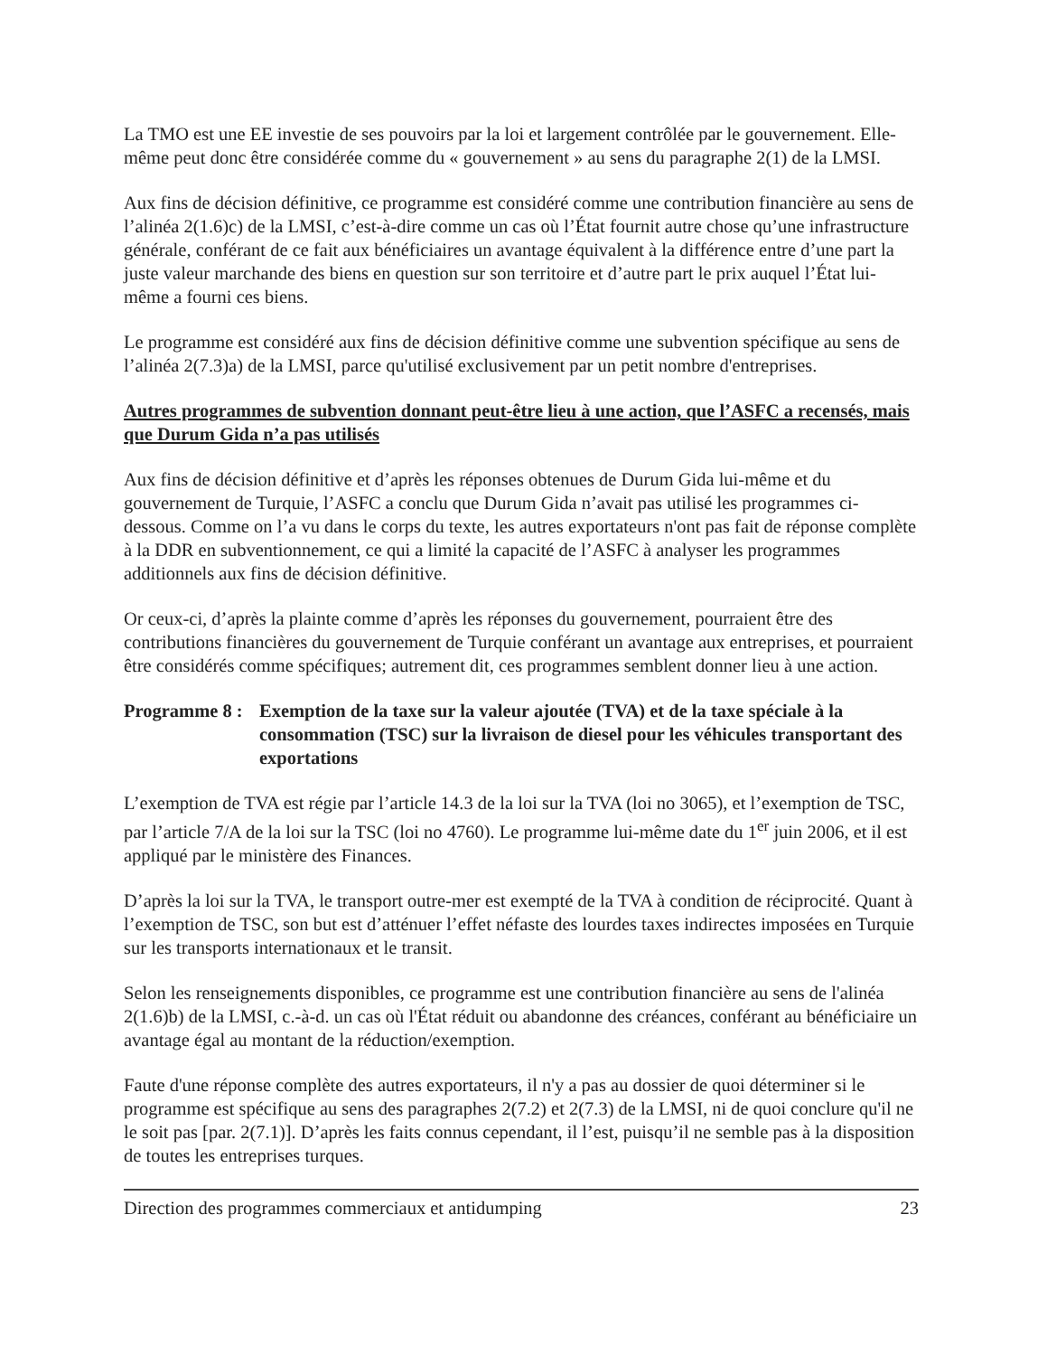La TMO est une EE investie de ses pouvoirs par la loi et largement contrôlée par le gouvernement. Elle-même peut donc être considérée comme du « gouvernement » au sens du paragraphe 2(1) de la LMSI.
Aux fins de décision définitive, ce programme est considéré comme une contribution financière au sens de l’alinéa 2(1.6)c) de la LMSI, c’est-à-dire comme un cas où l’État fournit autre chose qu’une infrastructure générale, conférant de ce fait aux bénéficiaires un avantage équivalent à la différence entre d’une part la juste valeur marchande des biens en question sur son territoire et d’autre part le prix auquel l’État lui-même a fourni ces biens.
Le programme est considéré aux fins de décision définitive comme une subvention spécifique au sens de l’alinéa 2(7.3)a) de la LMSI, parce qu'utilisé exclusivement par un petit nombre d'entreprises.
Autres programmes de subvention donnant peut-être lieu à une action, que l’ASFC a recensés, mais que Durum Gida n’a pas utilisés
Aux fins de décision définitive et d’après les réponses obtenues de Durum Gida lui-même et du gouvernement de Turquie, l’ASFC a conclu que Durum Gida n’avait pas utilisé les programmes ci-dessous. Comme on l’a vu dans le corps du texte, les autres exportateurs n'ont pas fait de réponse complète à la DDR en subventionnement, ce qui a limité la capacité de l’ASFC à analyser les programmes additionnels aux fins de décision définitive.
Or ceux-ci, d’après la plainte comme d’après les réponses du gouvernement, pourraient être des contributions financières du gouvernement de Turquie conférant un avantage aux entreprises, et pourraient être considérés comme spécifiques; autrement dit, ces programmes semblent donner lieu à une action.
Programme 8 : Exemption de la taxe sur la valeur ajoutée (TVA) et de la taxe spéciale à la consommation (TSC) sur la livraison de diesel pour les véhicules transportant des exportations
L’exemption de TVA est régie par l’article 14.3 de la loi sur la TVA (loi no 3065), et l’exemption de TSC, par l’article 7/A de la loi sur la TSC (loi no 4760). Le programme lui-même date du 1<sup>er</sup> juin 2006, et il est appliqué par le ministère des Finances.
D’après la loi sur la TVA, le transport outre-mer est exempté de la TVA à condition de réciprocité. Quant à l’exemption de TSC, son but est d’atténuer l’effet néfaste des lourdes taxes indirectes imposées en Turquie sur les transports internationaux et le transit.
Selon les renseignements disponibles, ce programme est une contribution financière au sens de l'alinéa 2(1.6)b) de la LMSI, c.-à-d. un cas où l'État réduit ou abandonne des créances, conférant au bénéficiaire un avantage égal au montant de la réduction/exemption.
Faute d'une réponse complète des autres exportateurs, il n'y a pas au dossier de quoi déterminer si le programme est spécifique au sens des paragraphes 2(7.2) et 2(7.3) de la LMSI, ni de quoi conclure qu'il ne le soit pas [par. 2(7.1)]. D’après les faits connus cependant, il l’est, puisqu’il ne semble pas à la disposition de toutes les entreprises turques.
Direction des programmes commerciaux et antidumping 23